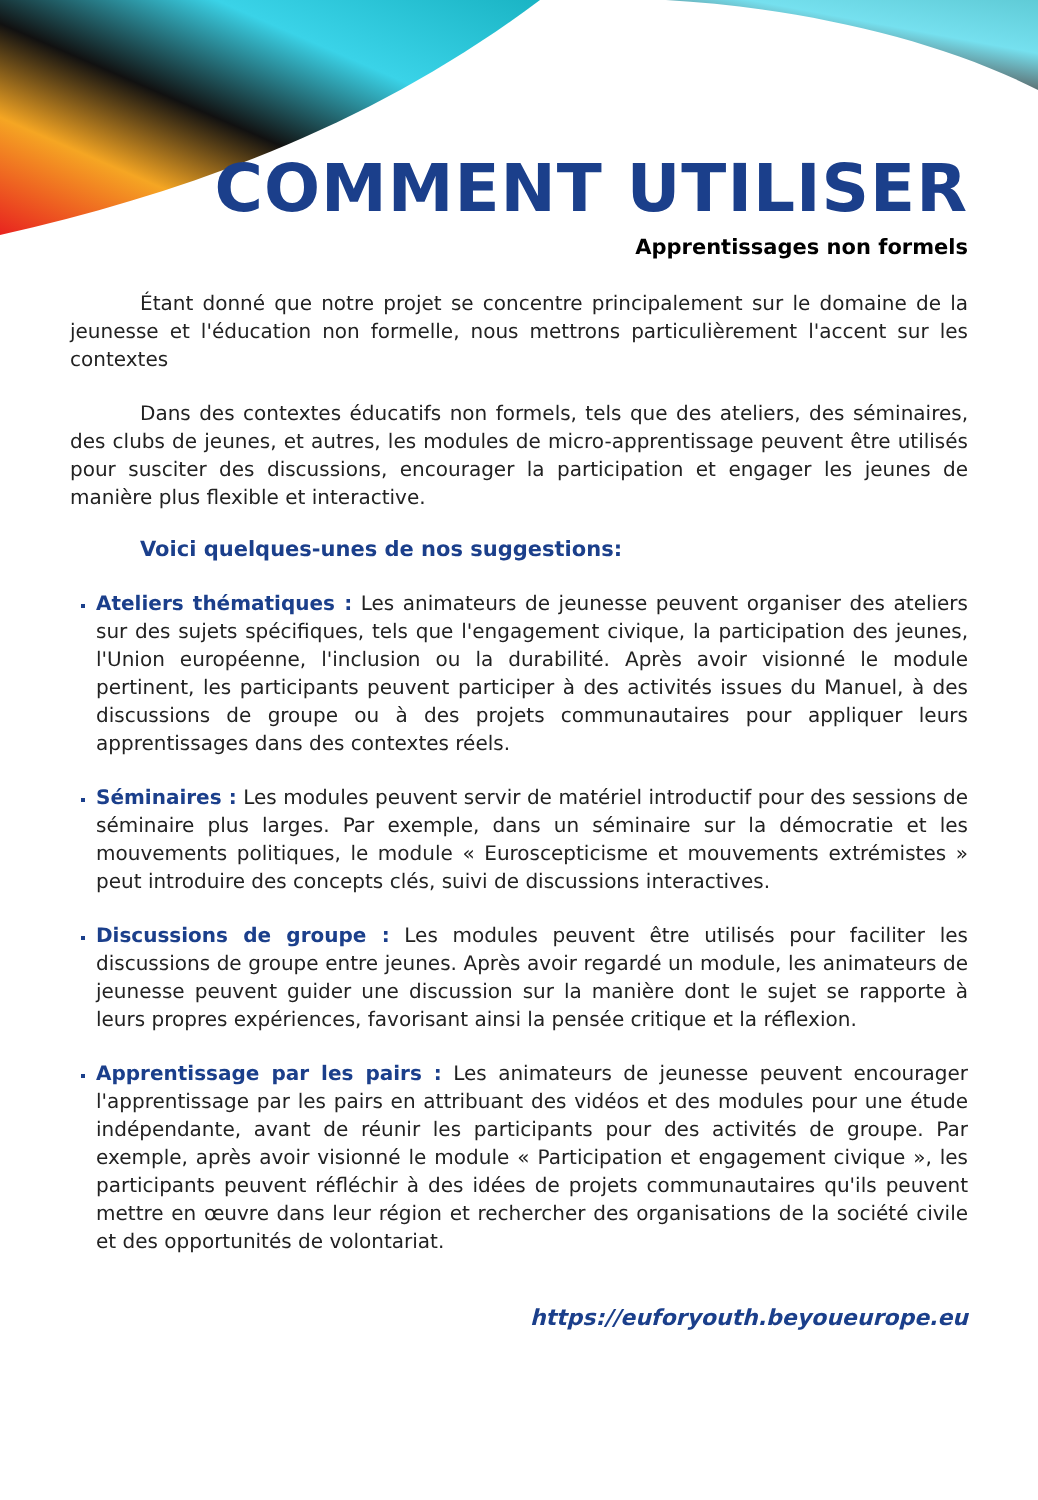COMMENT UTILISER
Apprentissages non formels
Étant donné que notre projet se concentre principalement sur le domaine de la jeunesse et l'éducation non formelle, nous mettrons particulièrement l'accent sur les contextes
Dans des contextes éducatifs non formels, tels que des ateliers, des séminaires, des clubs de jeunes, et autres, les modules de micro-apprentissage peuvent être utilisés pour susciter des discussions, encourager la participation et engager les jeunes de manière plus flexible et interactive.
Voici quelques-unes de nos suggestions:
Ateliers thématiques : Les animateurs de jeunesse peuvent organiser des ateliers sur des sujets spécifiques, tels que l'engagement civique, la participation des jeunes, l'Union européenne, l'inclusion ou la durabilité. Après avoir visionné le module pertinent, les participants peuvent participer à des activités issues du Manuel, à des discussions de groupe ou à des projets communautaires pour appliquer leurs apprentissages dans des contextes réels.
Séminaires : Les modules peuvent servir de matériel introductif pour des sessions de séminaire plus larges. Par exemple, dans un séminaire sur la démocratie et les mouvements politiques, le module « Euroscepticisme et mouvements extrémistes » peut introduire des concepts clés, suivi de discussions interactives.
Discussions de groupe : Les modules peuvent être utilisés pour faciliter les discussions de groupe entre jeunes. Après avoir regardé un module, les animateurs de jeunesse peuvent guider une discussion sur la manière dont le sujet se rapporte à leurs propres expériences, favorisant ainsi la pensée critique et la réflexion.
Apprentissage par les pairs : Les animateurs de jeunesse peuvent encourager l'apprentissage par les pairs en attribuant des vidéos et des modules pour une étude indépendante, avant de réunir les participants pour des activités de groupe. Par exemple, après avoir visionné le module « Participation et engagement civique », les participants peuvent réfléchir à des idées de projets communautaires qu'ils peuvent mettre en œuvre dans leur région et rechercher des organisations de la société civile et des opportunités de volontariat.
https://euforyouth.beyoueurope.eu